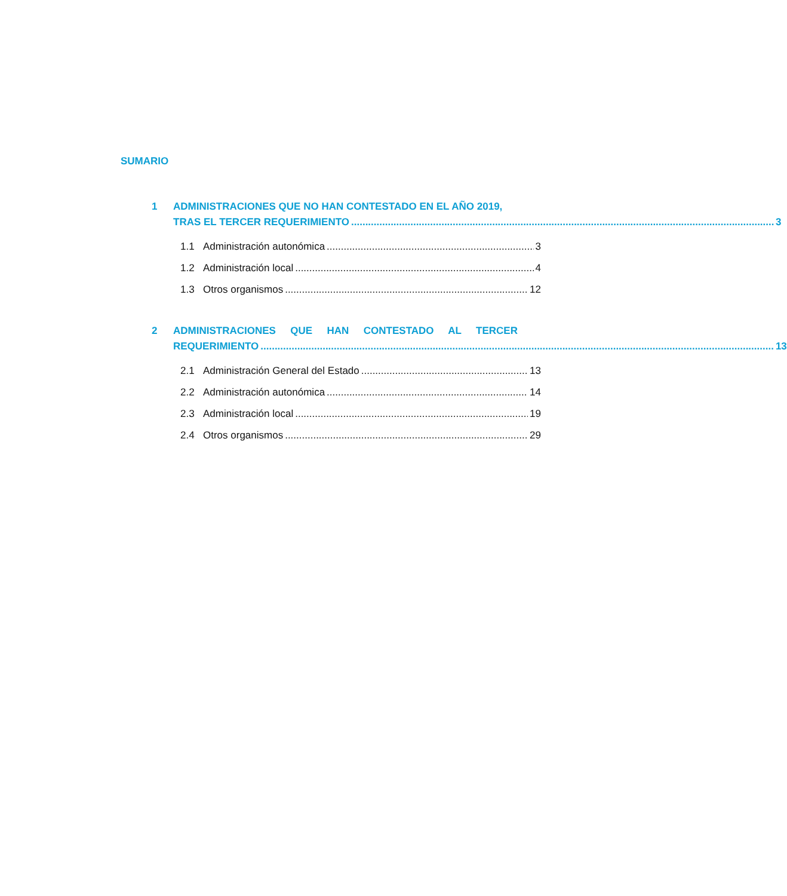SUMARIO
1 ADMINISTRACIONES QUE NO HAN CONTESTADO EN EL AÑO 2019,
TRAS EL TERCER REQUERIMIENTO 3
1.1 Administración autonómica 3
1.2 Administración local 4
1.3 Otros organismos 12
2 ADMINISTRACIONES QUE HAN CONTESTADO AL TERCER
REQUERIMIENTO 13
2.1 Administración General del Estado 13
2.2 Administración autonómica 14
2.3 Administración local 19
2.4 Otros organismos 29